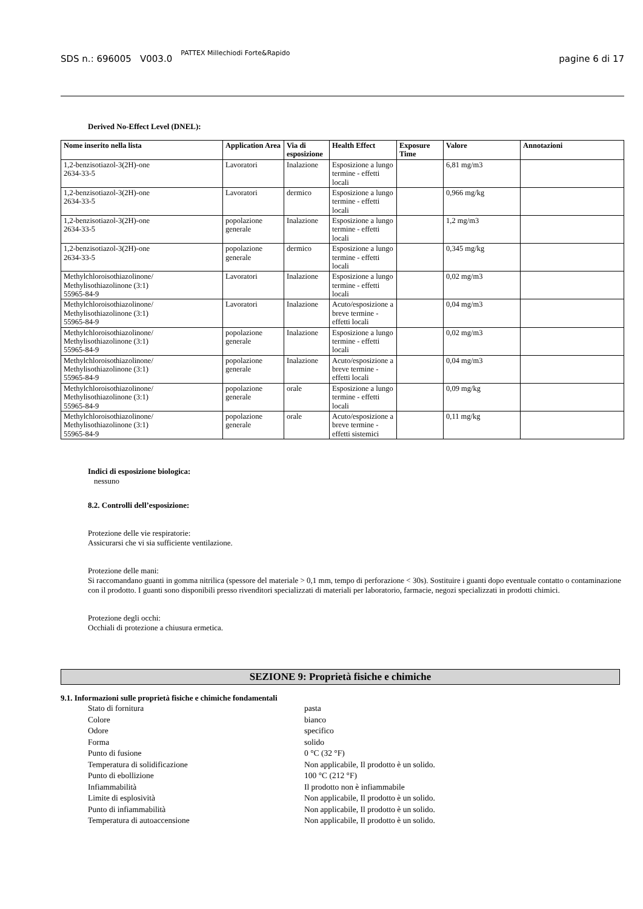SDS n.: 696005 V003.0 PATTEX Millechiodi Forte&Rapido pagine 6 di 17
Derived No-Effect Level (DNEL):
| Nome inserito nella lista | Application Area | Via di esposizione | Health Effect | Exposure Time | Valore | Annotazioni |
| --- | --- | --- | --- | --- | --- | --- |
| 1,2-benzisotiazol-3(2H)-one 2634-33-5 | Lavoratori | Inalazione | Esposizione a lungo termine - effetti locali | | 6,81 mg/m3 | |
| 1,2-benzisotiazol-3(2H)-one 2634-33-5 | Lavoratori | dermico | Esposizione a lungo termine - effetti locali | | 0,966 mg/kg | |
| 1,2-benzisotiazol-3(2H)-one 2634-33-5 | popolazione generale | Inalazione | Esposizione a lungo termine - effetti locali | | 1,2 mg/m3 | |
| 1,2-benzisotiazol-3(2H)-one 2634-33-5 | popolazione generale | dermico | Esposizione a lungo termine - effetti locali | | 0,345 mg/kg | |
| Methylchloroisothiazolinone/ Methylisothiazolinone (3:1) 55965-84-9 | Lavoratori | Inalazione | Esposizione a lungo termine - effetti locali | | 0,02 mg/m3 | |
| Methylchloroisothiazolinone/ Methylisothiazolinone (3:1) 55965-84-9 | Lavoratori | Inalazione | Acuto/esposizione a breve termine - effetti locali | | 0,04 mg/m3 | |
| Methylchloroisothiazolinone/ Methylisothiazolinone (3:1) 55965-84-9 | popolazione generale | Inalazione | Esposizione a lungo termine - effetti locali | | 0,02 mg/m3 | |
| Methylchloroisothiazolinone/ Methylisothiazolinone (3:1) 55965-84-9 | popolazione generale | Inalazione | Acuto/esposizione a breve termine - effetti locali | | 0,04 mg/m3 | |
| Methylchloroisothiazolinone/ Methylisothiazolinone (3:1) 55965-84-9 | popolazione generale | orale | Esposizione a lungo termine - effetti locali | | 0,09 mg/kg | |
| Methylchloroisothiazolinone/ Methylisothiazolinone (3:1) 55965-84-9 | popolazione generale | orale | Acuto/esposizione a breve termine - effetti sistemici | | 0,11 mg/kg | |
Indici di esposizione biologica:
nessuno
8.2. Controlli dell’esposizione:
Protezione delle vie respiratorie:
Assicurarsi che vi sia sufficiente ventilazione.
Protezione delle mani:
Si raccomandano guanti in gomma nitrilica (spessore del materiale > 0,1 mm, tempo di perforazione < 30s). Sostituire i guanti dopo eventuale contatto o contaminazione con il prodotto. I guanti sono disponibili presso rivenditori specializzati di materiali per laboratorio, farmacie, negozi specializzati in prodotti chimici.
Protezione degli occhi:
Occhiali di protezione a chiusura ermetica.
SEZIONE 9: Proprietà fisiche e chimiche
9.1. Informazioni sulle proprietà fisiche e chimiche fondamentali
Stato di fornitura pasta Colore bianco Odore specifico Forma solido Punto di fusione 0 °C (32 °F) Temperatura di solidificazione Non applicabile, Il prodotto è un solido. Punto di ebollizione 100 °C (212 °F) Infiammabilità Il prodotto non è infiammabile Limite di esplosività Non applicabile, Il prodotto è un solido. Punto di infiammabilità Non applicabile, Il prodotto è un solido. Temperatura di autoaccensione Non applicabile, Il prodotto è un solido.